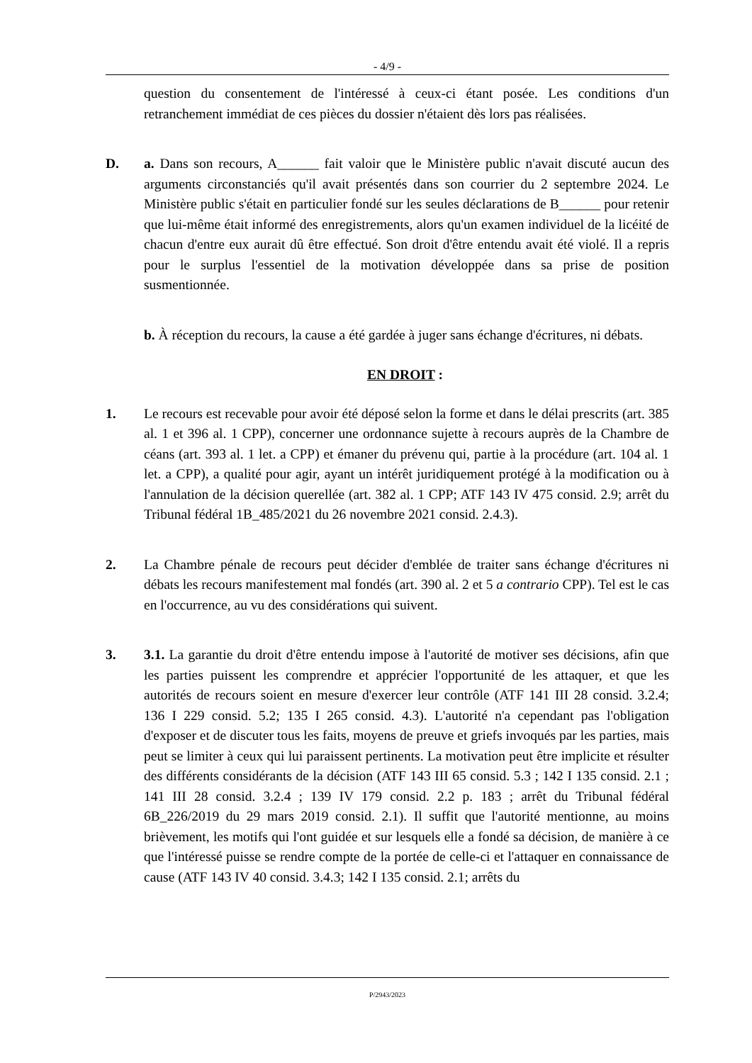- 4/9 -
question du consentement de l'intéressé à ceux-ci étant posée. Les conditions d'un retranchement immédiat de ces pièces du dossier n'étaient dès lors pas réalisées.
D. a. Dans son recours, A______ fait valoir que le Ministère public n'avait discuté aucun des arguments circonstanciés qu'il avait présentés dans son courrier du 2 septembre 2024. Le Ministère public s'était en particulier fondé sur les seules déclarations de B______ pour retenir que lui-même était informé des enregistrements, alors qu'un examen individuel de la licéité de chacun d'entre eux aurait dû être effectué. Son droit d'être entendu avait été violé. Il a repris pour le surplus l'essentiel de la motivation développée dans sa prise de position susmentionnée.
b. À réception du recours, la cause a été gardée à juger sans échange d'écritures, ni débats.
EN DROIT :
1. Le recours est recevable pour avoir été déposé selon la forme et dans le délai prescrits (art. 385 al. 1 et 396 al. 1 CPP), concerner une ordonnance sujette à recours auprès de la Chambre de céans (art. 393 al. 1 let. a CPP) et émaner du prévenu qui, partie à la procédure (art. 104 al. 1 let. a CPP), a qualité pour agir, ayant un intérêt juridiquement protégé à la modification ou à l'annulation de la décision querellée (art. 382 al. 1 CPP; ATF 143 IV 475 consid. 2.9; arrêt du Tribunal fédéral 1B_485/2021 du 26 novembre 2021 consid. 2.4.3).
2. La Chambre pénale de recours peut décider d'emblée de traiter sans échange d'écritures ni débats les recours manifestement mal fondés (art. 390 al. 2 et 5 a contrario CPP). Tel est le cas en l'occurrence, au vu des considérations qui suivent.
3. 3.1. La garantie du droit d'être entendu impose à l'autorité de motiver ses décisions, afin que les parties puissent les comprendre et apprécier l'opportunité de les attaquer, et que les autorités de recours soient en mesure d'exercer leur contrôle (ATF 141 III 28 consid. 3.2.4; 136 I 229 consid. 5.2; 135 I 265 consid. 4.3). L'autorité n'a cependant pas l'obligation d'exposer et de discuter tous les faits, moyens de preuve et griefs invoqués par les parties, mais peut se limiter à ceux qui lui paraissent pertinents. La motivation peut être implicite et résulter des différents considérants de la décision (ATF 143 III 65 consid. 5.3 ; 142 I 135 consid. 2.1 ; 141 III 28 consid. 3.2.4 ; 139 IV 179 consid. 2.2 p. 183 ; arrêt du Tribunal fédéral 6B_226/2019 du 29 mars 2019 consid. 2.1). Il suffit que l'autorité mentionne, au moins brièvement, les motifs qui l'ont guidée et sur lesquels elle a fondé sa décision, de manière à ce que l'intéressé puisse se rendre compte de la portée de celle-ci et l'attaquer en connaissance de cause (ATF 143 IV 40 consid. 3.4.3; 142 I 135 consid. 2.1; arrêts du
P/2943/2023